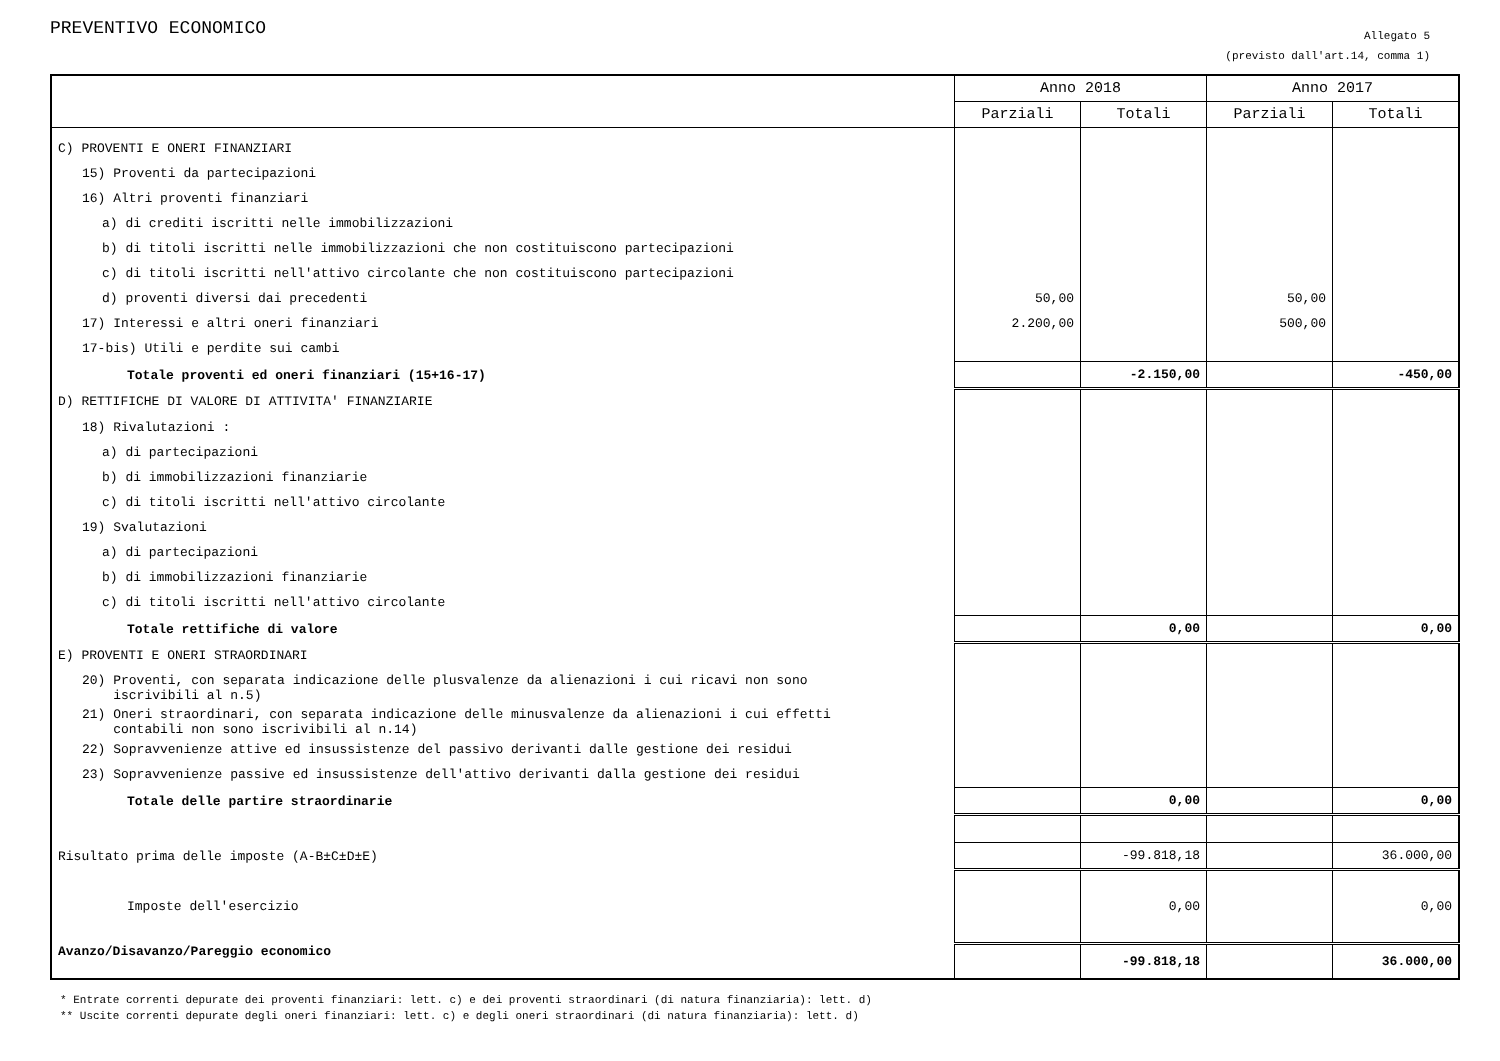PREVENTIVO ECONOMICO
Allegato 5
(previsto dall'art.14, comma 1)
| | Anno 2018 | | Anno 2017 | |
| --- | --- | --- | --- | --- |
| | Parziali | Totali | Parziali | Totali |
| C) PROVENTI E ONERI FINANZIARI | | | | |
| 15) Proventi da partecipazioni | | | | |
| 16) Altri proventi finanziari | | | | |
| a) di crediti iscritti nelle immobilizzazioni | | | | |
| b) di titoli iscritti nelle immobilizzazioni che non costituiscono partecipazioni | | | | |
| c) di titoli iscritti nell'attivo circolante che non costituiscono partecipazioni | | | | |
| d) proventi diversi dai precedenti | 50,00 | | 50,00 | |
| 17) Interessi e altri oneri finanziari | 2.200,00 | | 500,00 | |
| 17-bis) Utili e perdite sui cambi | | | | |
| Totale proventi ed oneri finanziari (15+16-17) | | -2.150,00 | | -450,00 |
| D) RETTIFICHE DI VALORE DI ATTIVITA' FINANZIARIE | | | | |
| 18) Rivalutazioni : | | | | |
| a) di partecipazioni | | | | |
| b) di immobilizzazioni finanziarie | | | | |
| c) di titoli iscritti nell'attivo circolante | | | | |
| 19) Svalutazioni | | | | |
| a) di partecipazioni | | | | |
| b) di immobilizzazioni finanziarie | | | | |
| c) di titoli iscritti nell'attivo circolante | | | | |
| Totale rettifiche di valore | | 0,00 | | 0,00 |
| E) PROVENTI E ONERI STRAORDINARI | | | | |
| 20) Proventi, con separata indicazione delle plusvalenze da alienazioni i cui ricavi non sono iscrivibili al n.5) | | | | |
| 21) Oneri straordinari, con separata indicazione delle minusvalenze da alienazioni i cui effetti contabili non sono iscrivibili al n.14) | | | | |
| 22) Sopravvenienze attive ed insussistenze del passivo derivanti dalle gestione dei residui | | | | |
| 23) Sopravvenienze passive ed insussistenze dell'attivo derivanti dalla gestione dei residui | | | | |
| Totale delle partire straordinarie | | 0,00 | | 0,00 |
| Risultato prima delle imposte (A-B±C±D±E) | | -99.818,18 | | 36.000,00 |
| Imposte dell'esercizio | | 0,00 | | 0,00 |
| Avanzo/Disavanzo/Pareggio economico | | -99.818,18 | | 36.000,00 |
* Entrate correnti depurate dei proventi finanziari: lett. c) e dei proventi straordinari (di natura finanziaria): lett. d)
** Uscite correnti depurate degli oneri finanziari: lett. c) e degli oneri straordinari (di natura finanziaria): lett. d)